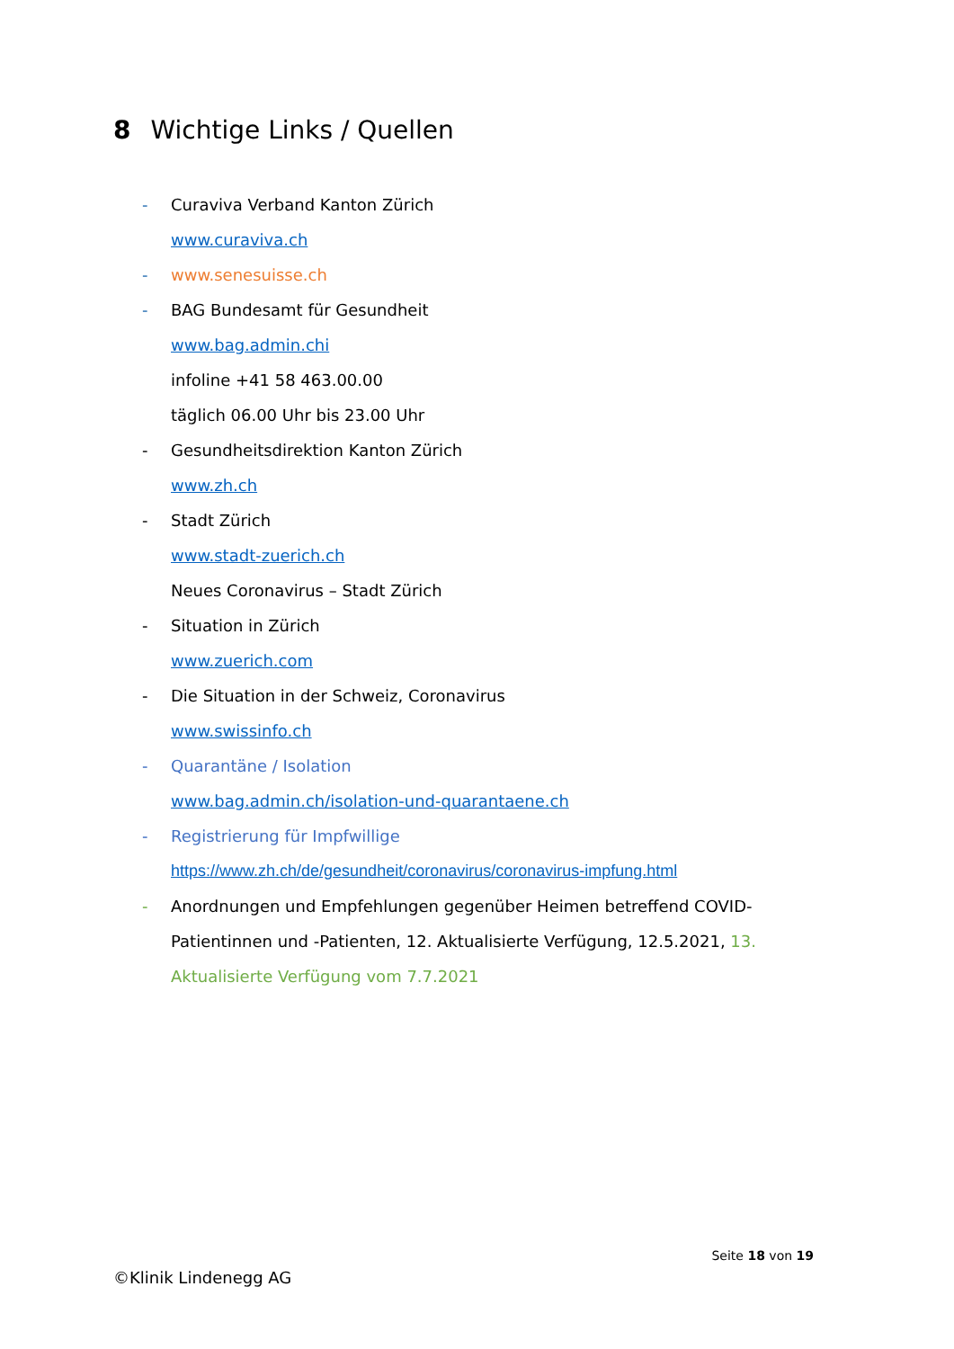8 Wichtige Links / Quellen
- Curaviva Verband Kanton Zürich
www.curaviva.ch
- www.senesuisse.ch
- BAG Bundesamt für Gesundheit
www.bag.admin.chi
infoline +41 58 463.00.00
täglich 06.00 Uhr bis 23.00 Uhr
- Gesundheitsdirektion Kanton Zürich
www.zh.ch
- Stadt Zürich
www.stadt-zuerich.ch
Neues Coronavirus – Stadt Zürich
- Situation in Zürich
www.zuerich.com
- Die Situation in der Schweiz, Coronavirus
www.swissinfo.ch
- Quarantäne / Isolation
www.bag.admin.ch/isolation-und-quarantaene.ch
- Registrierung für Impfwillige
https://www.zh.ch/de/gesundheit/coronavirus/coronavirus-impfung.html
- Anordnungen und Empfehlungen gegenüber Heimen betreffend COVID-Patientinnen und -Patienten, 12. Aktualisierte Verfügung, 12.5.2021, 13. Aktualisierte Verfügung vom 7.7.2021
Seite 18 von 19
©Klinik Lindenegg AG